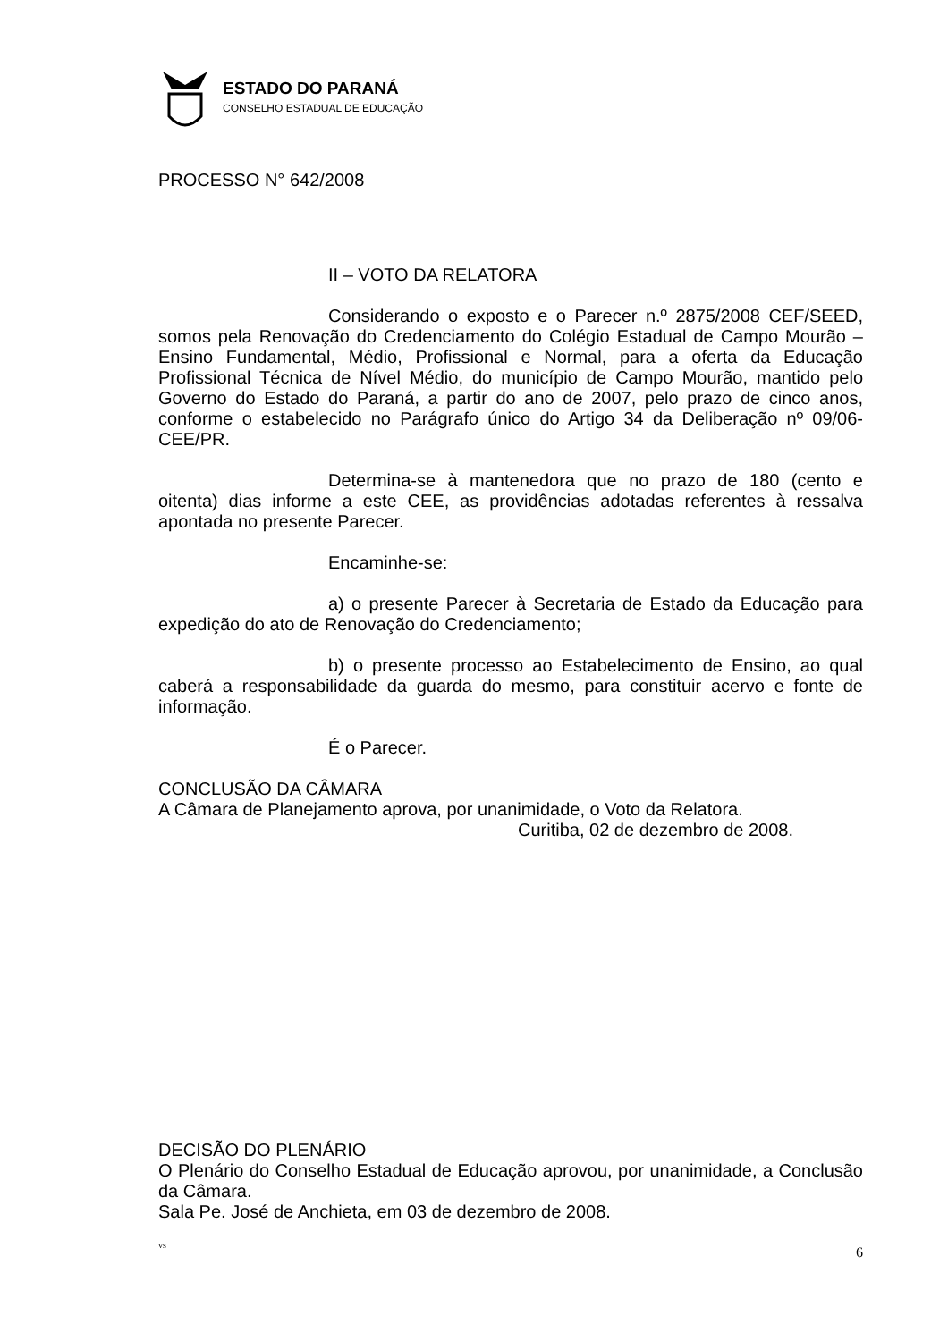ESTADO DO PARANÁ
CONSELHO ESTADUAL DE EDUCAÇÃO
PROCESSO N° 642/2008
II – VOTO DA RELATORA
Considerando o exposto e o Parecer n.º 2875/2008 CEF/SEED, somos pela Renovação do Credenciamento do Colégio Estadual de Campo Mourão – Ensino Fundamental, Médio, Profissional e Normal, para a oferta da Educação Profissional Técnica de Nível Médio, do município de Campo Mourão, mantido pelo Governo do Estado do Paraná, a partir do ano de 2007, pelo prazo de cinco anos, conforme o estabelecido no Parágrafo único do Artigo 34 da Deliberação nº 09/06-CEE/PR.
Determina-se à mantenedora que no prazo de 180 (cento e oitenta) dias informe a este CEE, as providências adotadas referentes à ressalva apontada no presente Parecer.
Encaminhe-se:
a) o presente Parecer à Secretaria de Estado da Educação para expedição do ato de Renovação do Credenciamento;
b) o presente processo ao Estabelecimento de Ensino, ao qual caberá a responsabilidade da guarda do mesmo, para constituir acervo e fonte de informação.
É o Parecer.
CONCLUSÃO DA CÂMARA
A Câmara de Planejamento aprova, por unanimidade, o Voto da Relatora.
Curitiba, 02 de dezembro de 2008.
DECISÃO DO PLENÁRIO
O Plenário do Conselho Estadual de Educação aprovou, por unanimidade, a Conclusão da Câmara.
Sala Pe. José de Anchieta, em 03 de dezembro de 2008.
vs 6